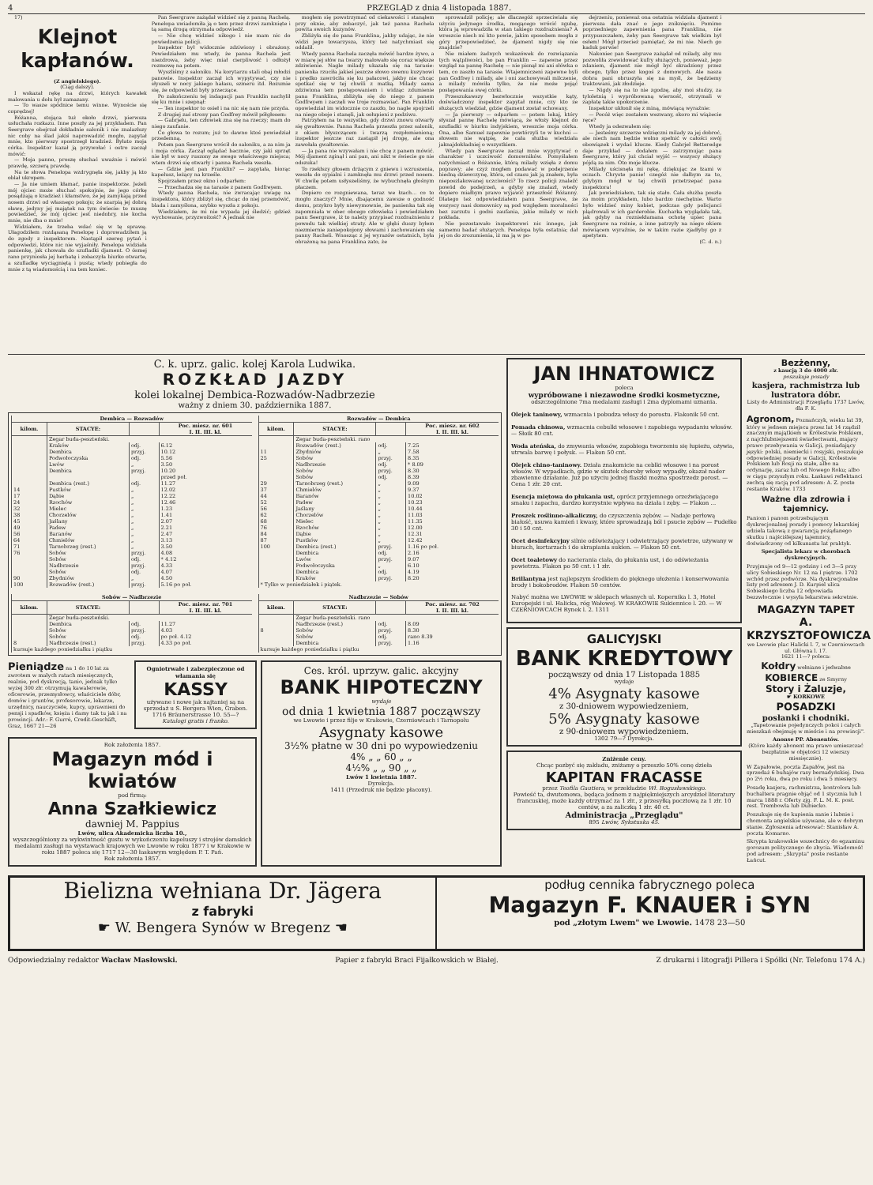4 PRZEGLĄD z dnia 4 listopada 1887.
17)
Klejnot kapłanów.
(Z angielskiego).
(Ciąg dalszy).
I wskazał rękę na drzwi, których kawałek malowania u dołu był zamazany.
— To wasze spódnice temu winne. Wynoście się coprędzej!
Różanna, stojąca tuż około drzwi, pierwsza usłuchała rozkazu. Inne poszły za jej przykładem. Pan Seergrave obejrzał dokładnie salonik i nie znalazłszy nic coby na ślad jakiś naprowadzić mogło, zapytał mnie, kto pierwszy spostrzegł kradzież. Byłato moja córka. Inspektor kazał ją przywołać i ostro zaczął mówić:
— Moja panno, proszę słuchać uważnie i mówić prawdę, szczerą prawdę.
Na te słowa Penelopa wzdrygnęła się, jakby ją kto oblał ukropem.
— Ja nie umiem kłamać, panie inspektorze. Jeżeli mój ojciec może słuchać spokojnie, że jego córkę posądzają o kradzież i kłamstwo, że jej zamykają przed nosem drzwi od własnego pokoju; że szarpią jej dobrą sławę, jedyny jej majątek na tym świecie: to muszę powiedzieć, że mój ojciec jest niedobry, nie kocha mnie, nie dba o mnie!
Widziałem, że trzeba wdać się w tę sprawę. Ułagodziłem rozdąsaną Penelopę i doprowadziłem ją do zgody z inspektorem. Nastąpił szereg pytań i odpowiedzi, które nic nie wyjaśniły. Penelopa widziała panienkę, jak chowała do szufladki djament. O ósmej rano przyniosła jej herbatę i zobaczyła biurko otwarte, a szufladkę wyciągniętą i pustą; wtedy pobiegła do mnie z tą wiadomością i na tem koniec.
Pan Seergrave zażądał widzieć się z panną Rachelą. Penelopa uwiadomiła ją o tem przez drzwi zamknięte i tą samą drogą otrzymała odpowiedź.
— Nie chcę widzieć nikogo i nie mam nic do powiedzenia policji.
Inspektor był widocznie zdziwiony i obrażony. Powiedziałem mu wtedy, że panna Rachela jest niezdrowa, żeby więc miał cierpliwość i odłożył rozmowę na potem.
Wyszliśmy z saloniku. Na korytarzu stali obaj młodzi panowie. Inspektor zaczął ich wypytywać, czy nie słyszeli w nocy jakiego hałasu, szmeru itd. Rozumie się, że odpowiedzi były przeczące.
Po zakończeniu tej indagacji pan Franklin nachylił się ku mnie i szepnął:
— Ten inspektor to osieł i na nic się nam nie przyda.
Z drugiej zaś strony pan Godfrey mówił półgłosem:
— Gabrjelu, ten człowiek zna się na rzeczy; mam do niego zaufanie.
Co głowa to rozum; już to dawno ktoś powiedział przedemną.
Potem pan Seergrave wrócił do saloniku, a za nim ja i moja córka. Zaczął oglądać bacznie, czy jaki sprzęt nie był w nocy ruszony ze swego właściwego miejsca; wtem drzwi się otwarły i panna Rachela weszła.
— Gdzie jest pan Franklin? — zapytała, biorąc kapelusz, leżący na krześle.
Spojrzałem przez okno i odparłem:
— Przechadza się na tarasie z panem Godfreyem.
Wtedy panna Rachela, nie zwracając uwagę na inspektora, który zbliżył się, chcąc do niej przemówić, blada i zamyślona, szybko wyszła z pokoju.
Wiedziałem, że mi nie wypada jej śledzić; gdzież wychowanie, przyzwoitość? A jednak nie
mogłem się powstrzymać od ciekawości i stanąłem przy oknie, aby zobaczyć, jak też panna Rachela powita swoich kuzynów.
Zbliżyła się do pana Franklina, jakby udając, że nie widzi jego towarzysza, który też natychmiast się oddalił.
Wtedy panna Rachela zaczęła mówić bardzo żywo, a w miarę jej słów na twarzy malowało się coraz większe zdziwienie. Nagle milady ukazała się na tarasie: panienka rzuciła jakieś jeszcze słowo swemu kuzynowi i prędko zawróciła się ku pałacowi, jakby nie chcąc spotkać się w tej chwili z matką. Milady sama zdziwiona tem postępowaniem i widząc zdumienie pana Franklina, zbliżyła się do niego z panem Godfreyem i zaczęli we troje rozmawiać. Pan Franklin opowiedział im widocznie co zaszło, bo nagle spojrzeli na niego oboje i stanęli, jak osłupieni z podziwu.
Patrzyłem na to wszystko, gdy drzwi znowu otwarły się gwałtownie. Panna Rachela przeszła przez salonik, z okiem błyszczącem i twarzą rozpłomienioną; inspektor jeszcze raz zastąpił jej drogę, ale ona zawołała gwałtownie.
— Ja pana nie wzywałam i nie chcę z panem mówić. Mój djament zginął i ani pan, ani nikt w świecie go nie odszuka!
To rzekłszy głosem drżącym z gniewu i wzruszenia, weszła do sypialni i zamknęła mu drzwi przed nosem. W chwilę potem usłyszeliśmy, że wybuchnęła głośnym płaczem.
Dopiero co rozgniewana, teraz we łzach... co to mogło znaczyć? Mnie, dbającemu zawsze o godność domu, przykro były niewymownie, że panienka tak się zapomniała w obec obcego człowieka i powiedziałem panu Seergrave, iż to należy przypisać rozdrażnieniu z powodu tak wielkiej straty. Ale w głębi duszy byłem niezmiernie zaniepokojony słowami i zachowaniem się panny Racheli. Wnosząc z jej wyrazów ostatnich, była obrażoną na pana Franklina zato, że
sprowadził policję; ale dlaczegóż sprzeciwiała się użyciu jedynego środka, mogącego wrócić zgubę, która ją wprowadziła w stan takiego rozdrażnienia? A wreszcie niech mi kto powie, jakim sposobem mogła z góry przepowiedzieć, że djament nigdy się nie znajdzie?
Nie miałem żadnych wskazówek do rozwiązania tych wątpliwości, bo pan Franklin — zapewne przez wzgląd na pannę Rachelę — nie pisnął mi ani słówka o tem, co zaszło na tarasie. Wtajemniczeni zapewne byli pan Godfrey i milady, ale i oni zachowywali milczenie, a milady mówiła tylko, że nie może pojąć postępowania swej córki.
Przeszukawszy bezwłocznie wszystkie kąty, doświadczony inspektor zapytał mnie, czy kto ze służących wiedział, gdzie djament został schowany.
— Ja pierwszy — odparłem — potem lokaj, który słyszał pannę Rachelę mówiącą, że włoży klejnot do szufladki w biurku indyjskiem, wreszcie moja córka. Ona, albo Samuel zapewnie powtórzyli to w kuchni — słowem nie wątpię, że cała służba wiedziała jaknajdokładniej o wszystkiem.
Wtedy pan Seergrave zaczął mnie wypytywać o charakter i uczciwość domowników. Pomyślałem natychmiast o Różannie, którą milady wzięła z domu poprawy; ale czyż mogłem podawać w podejrzenie biedną dziewczynę, która, od czasu jak ją znałem, była nieposzlakowanej uczciwości? To rzecz policji znaleźć powód do podejrzeń, a gdyby się znalazł, wtedy dopiero miałbym prawo wyjawić przeszłość Różanny. Dlatego też odpowiedziałem panu Seergrave, że wszyscy nasi domownicy są pod względem moralności bez zarzutu i godni zaufania, jakie milady w nich pokłada.
Nie pozostawało inspektorowi nic innego, jak samemu badać służących. Penelopa była ostatnia; dał jej on do zrozumienia, iż ma ją w po-
dejrzeniu, ponieważ ona ostatnia widziała djament i pierwsza dała znać o jego zniknięciu. Pomimo poprzedniego zapewnienia pana Franklina, nie przypuszczałem, żeby pan Seergrave tak wielkim był osłem! Mógł przecież pamiętać, że mi nie. Niech go kaduk porwie!
Nakoniec pan Seergrave zażądał od milady, aby mu pozwoliła zrewidować kufry służących, ponieważ, jego zdaniem, djament nie mógł być skradziony przez obcego, tylko przez kogoś z domowych. Ale nasza dobra pani obruszyła się na myśl, że będziemy traktowani, jak złodzieje.
— Nigdy się na to nie zgodzę, aby moi słudzy, za tyloletnią i wypróbowaną wierność, otrzymali w zapłatę takie upokorzenie.
Inspektor ukłonił się z miną, mówiącą wyraźnie:
— Pocóż więc zostałem wezwany, skoro mi wiążecie ręce?
Wtedy ja odezwałem się:
— Jesteśmy szczerze wdzięczni milady za jej dobroć, ale niech nam będzie wolno spełnić w całości swój obowiązek i wydać klucze. Kiedy Gabrjel Betteredge daje przykład — dodałem — zatrzymując pana Seergrave, który już chciał wyjść — wszyscy służący pójdą za nim. Oto moje klucze.
Milady uścisnęła mi rękę, dziękując ze łzami w oczach. Chryste panie! czegóż nie dałbym za to, gdybym mógł w tej chwili przetrzepać pana inspektora!
Jak powiedziałem, tak się stało. Cała służba poszła za moim przykładem, lubo bardzo niechętnie. Warto było widzieć miny kobiet, podczas gdy policjanci plądrowali w ich garderobie. Kucharka wyglądała tak, jak gdyby na rozniekłamana ochotę upiec pana Seergrave na rożnie, a inne patrzyły na niego okiem mówiącem wyraźnie, że w takim razie zjadłyby go z apetytem.
(C. d. n.)
C. k. uprz. galic. kolej Karola Ludwika.
ROZKŁAD JAZDY
kolei lokalnej Dembica-Rozwadów-Nadbrzezie
ważny z dniem 30. października 1887.
| Dembica — Rozwadów | | | |
| --- | --- | --- | --- |
| kilom. | STACYE: | | Poc. miesz. nr. 601 I. II. III. kl. |
| | Zegar buda-peszteński. | | |
| | Kraków | odj. | 6.12 |
| | Dembica | przyj. | 10.12 |
| | Podwołoczyska | odj. | 5.56 |
| | Lwów | „ | 3.50 |
| | Dembica | przyj. | 10.20 |
| | | | przed poł. |
| | Dembica (rest.) | odj. | 11.27 |
| 14 | Pustków | „ | 12.02 |
| 17 | Dąbie | „ | 12.22 |
| 24 | Rzochów | „ | 12.46 |
| 32 | Mielec | „ | 1.23 |
| 38 | Chorzelów | „ | 1.41 |
| 45 | Jaślany | „ | 2.07 |
| 49 | Padew | „ | 2.21 |
| 56 | Baranów | „ | 2.47 |
| 64 | Chmielów | „ | 3.13 |
| 71 | Tarnobrzeg (rest.) | „ | 3.50 |
| 76 | Sobów | przyj. | 4.08 |
| | Sobów | odj. | * 4.12 |
| | Nadbrzezie | przyj. | 4.33 |
| | Sobów | odj. | 4.07 |
| 90 | Zbydniów | „ | 4.50 |
| 100 | Rozwadów (rest.) | przyj. | 5.16 po poł. |
| Rozwadów — Dembica | | | |
| --- | --- | --- | --- |
| kilom. | STACYE: | | Poc. miesz. nr. 602 I. II. III. kl. |
| | Zegar buda-peszteński. rano | | |
| | Rozwadów (rest.) | odj. | 7.25 |
| 11 | Zbydniów | „ | 7.58 |
| 25 | Sobów | przyj. | 8.35 |
| | Nadbrzezie | odj. | * 8.09 |
| | Sobów | przyj. | 8.30 |
| | Sobów | odj. | 8.39 |
| 29 | Tarnobrzeg (rest.) | „ | 9.09 |
| 37 | Chmielów | „ | 9.37 |
| 44 | Baranów | „ | 10.02 |
| 52 | Padew | „ | 10.23 |
| 56 | Jaślany | „ | 10.44 |
| 62 | Chorzelów | „ | 11.03 |
| 68 | Mielec | „ | 11.35 |
| 76 | Rzochów | „ | 12.00 |
| 84 | Dąbie | „ | 12.31 |
| 87 | Pustków | „ | 12.42 |
| 100 | Dembica (rest.) | przyj. | 1.16 po poł. |
| | Dembica | odj. | 2.16 |
| | Lwów | przyj. | 9.07 |
| | Podwołoczyska | „ | 6.10 |
| | Dembica | odj. | 4.19 |
| | Kraków | przyj. | 8.20 |
| * Tylko w poniedziałek i piątek. | | | |
| Sobów — Nadbrzezie | | | |
| --- | --- | --- | --- |
| kilom. | STACYE: | | Poc. miesz. nr. 701 I. II. III. kl. |
| | Zegar buda-peszteński. | | |
| | Dembica | odj. | 11.27 |
| | Sobów | przyj. | 4.03 |
| | Sobów | odj. | po poł. 4.12 |
| 8 | Nadbrzezie (rest.) | przyj. | 4.33 po poł. |
| kursuje każdego poniedziałku i piątku | | | |
| Nadbrzezie — Sobów | | | |
| --- | --- | --- | --- |
| kilom. | STACYE: | | Poc. miesz. nr. 702 I. II. III. kl. |
| | Zegar buda-peszteński. rano | | |
| | Nadbrzezie (rest.) | odj. | 8.09 |
| 8 | Sobów | przyj. | 8.30 |
| | Sobów | odj. | rano 8.39 |
| | Dembica | przyj. | 1.16 |
| kursuje każdego poniedziałku i piątku | | | |
Pieniądze na 1 do 10 lat za zwrotem w małych ratach miesięcznych, realnie, pod dyskrecją, tanio, jednak tylko wyżej 300 złr. otrzymują kawalerowie, oficerowie, przemysłowcy, właściciele dóbr, domów i gruntów, profesorowie, lekarze, urzędnicy, nauczyciele, kupcy, uprawnieni do pensji i spadków, księża i damy tak tu jak i na prowincji. Adr.: F. Gurré, Credit-Geschäft, Graz, 1667 21—26
Ogniotrwałe i zabezpieczone od włamania się
KASSY
używane i nowe jak najtaniej są na sprzedaż u S. Bergera Wien, Graben. 1716 Bräunerstrasse 10. 55—?
Katalogi gratis i franko.
Ces. król. uprzyw. galic. akcyjny
BANK HIPOTECZNY
wydaje
od dnia 1 kwietnia 1887 począwszy
we Lwowie i przez filje w Krakowie, Czerniowcach i Tarnopolu
Asygnaty kasowe
3½% płatne w 30 dni po wypowiedzeniu
4% „ „ 60 „ „
4½% „ „ 90 „ „
Lwów 1 kwietnia 1887.
Dyrekcja.
1411 (Przedruk nie będzie płacony).
Rok założenia 1857.
Magazyn mód i kwiatów
pod firmą:
Anna Szałkiewicz
dawniej M. Pappius
Lwów, ulica Akademicka liczba 10.,
wyszczególniony za wykwintność gustu w wykończeniu kapeluszy i strojów damskich medalami zasługi na wystawach krajowych we Lwowie w roku 1877 i w Krakowie w roku 1887 poleca się 1717 12—30 łaskawym względom P. T. Pań.
Rok założenia 1857.
JAN IHNATOWICZ
poleca
wypróbowane i niezawodne środki kosmetyczne,
odszczególnione 7ma medalami zasługi i 2ma dyplomami uznania.
Olejek taninowy, wzmacnia i pobudza włosy do porostu. Flakonik 50 cnt.
Pomada chinowa, wzmacnia cebulki włosowe i zapobiega wypadaniu włosów. — Słoik 80 cnt.
Woda ateńska, do zmywania włosów, zapobiega tworzeniu się łupieżu, ożywia, utrwala barwę i połysk. — Flakon 50 cnt.
Olejek chino-taninowy. Działa znakomicie na ceblki włosowe i na porost włosów. W wypadkach, gdzie w skutek choroby włosy wypadły, okazał nader zbawienne działanie. Już po użyciu jednej flaszki można spostrzedz porost. — Cena 1 złr. 20 cnt.
Esencja miętowa do płukania ust, oprócz przyjemnego orzeźwiającego smaku i zapachu, dardzo korzystnie wpływa na działa i zęby. — Flakon ...
Proszek roślinno-alkaliczny, do czyszczenia zębów. — Nadaje perłową białość, usuwa kamień i kwasy, które sprowadzają ból i psucie zębów — Pudełko 30 i 50 cnt.
Ocet desinfekcyjny silnie odświeżający i odwietrzający powietrze, używany w biurach, kortarzach i do skrapiania sukien. — Flakon 50 cnt.
Ocet toaletowy do nacierania ciała, do płukania ust, i do odświeżania powietrza. Flakon po 50 cnt. i 1 złr.
Brillantyna jest najlepszym środkiem do pięknego ułożenia i konserwowania brody i bokobrodów. Flakon 50 centów.
Nabyć można we LWOWIE w sklepach własnych ul. Kopernika l. 3, Hotel Europejski i ul. Halicka, róg Wałowej. W KRAKOWIE Sukiennice l. 20. — W CZERNIOWCACH Rynek l. 2. 1311
GALICYJSKI
BANK KREDYTOWY
począwszy od dnia 17 Listopada 1885
wydaje
4% Asygnaty kasowe
z 30-dniowem wypowiedzeniem,
5% Asygnaty kasowe
z 90-dniowem wypowiedzeniem.
1302 79—? Dyrekcja.
Zniżenie ceny.
Chcąc pozbyć się zakładu, zniżamy o przeszło 50% cenę dzieła
KAPITAN FRACASSE
przez Teofila Gautiera, w przekładzie Wł. Bogusławskiego.
Powieść ta, dwutomowa, będąca jednem z najpiękniejszych arcydzieł literatury francuskiej, może każdy otrzymać za 1 złr., z przesyłką pocztową za 1 złr. 10 centów, a za zaliczką 1 złr. 40 ct.
Administracja „Przeglądu"
895 Lwów, Sykstuska 45.
Bezżenny,
z kaucją 3 do 4000 złr.
poszukuje posady
kasjera, rachmistrza lub lustratora dóbr.
Listy do Administracji Przeglądu 1737 Lwów, dla F. K.
Agronom, Poznańczyk, wieku lat 39, który w jednem miejscu przez lat 14 rządził znacznym majątkiem w Królestwie Polskiem, z najchlubniejszemi świadectwami, mający prawo przebywania w Galicji, posiadający języki: polski, niemiecki i rosyjski, poszukuje odpowiedniej posady w Galicji, Królestwie Polskiem lub Rosji na stałe, albo na ordynarję, zaraz lub od Nowego Roku; albo w ciągu przyszłym roku. Łaskawi reflektanci zechcą się racją pod adresem: A. Z. poste restante Kraków. 1733
Ważne dla zdrowia i tajemnicy.
Paniom i panom potrzebującym dyskrecjonalnej porady i pomocy lekarskiej udziela takową z gwarancją pożądanego skutku i najściślejszej tajemnicy, doświadczony od kilkunastu lat praktyk.
Specjalista lekarz w chorobach dyskrecyjnych.
Przyjmuje od 9—12 godziny i od 3—5 przy ulicy Sobieskiego Nr. 12 na I piętrze. 1702 wchód przez podwórze. Na dyskrecjonalne listy pod adresem J. D. Kurpiel ulica Sobieskiego liczba 12 odpowiada bezzwłocznie i wysyła lekarstwa sekretnie.
MAGAZYN TAPET
A. KRZYSZTOFOWICZA
we Lwowie plac Halicki l. 7, w Czerniowcach ul. Główna l. 17.
1621 11—? poleca:
Kołdry wełniane i jedwabne
KOBIERCE ze Smyrny
Story i Żaluzje,
☛ KORKOWE
POSADZKI
posłanki i chodniki.
„Tapetowanie pojedynczych pokoi i całych mieszkań obejmuję w mieście i na prowincji".
Anonse PP. Abonentów.
(Które każdy abonent ma prawo umieszczać bezpłatnie w objętości 12 wierszy miesięcznie).
W Zapałowie, poczta Zapałów, jest na sprzedaż 6 buhajów rasy bernadyńskiej. Dwa po 2½ roku, dwa po roku i dwa 5 miesięcy.
Posadę kasjera, rachmistrza, kontrolora lub buchaltera pragnie objąć od 1 stycznia lub 1 marca 1888 r. Oferty zjg. F. L. M. K. post. rest. Trembowla lub Dubiecko.
Poszukuje się do kupienia sanie i lubnie i chomonta angielskie używane, ale w dobrym stanie. Zgłoszenia adresować: Stanisław A. poczta Komarno.
Skrypta krakowskie wszechnicy do egzaminu gorozum politycznego do zbycia. Wiadomość pod adresem: „Skrypta" poste restante Łańcut.
Bielizna wełniana Dr. Jägera
z fabryki
☛ W. Bengera Synów w Bregenz ☚
podług cennika fabrycznego poleca
Magazyn F. KNAUER i SYN
pod „złotym Lwem" we Lwowie. 1478 23—50
Odpowiedzialny redaktor Wacław Masłowski. Papier z fabryki Braci Fijałkowskich w Białej. Z drukarni i litografji Pillera i Spółki (Nr. Telefonu 174 A.)